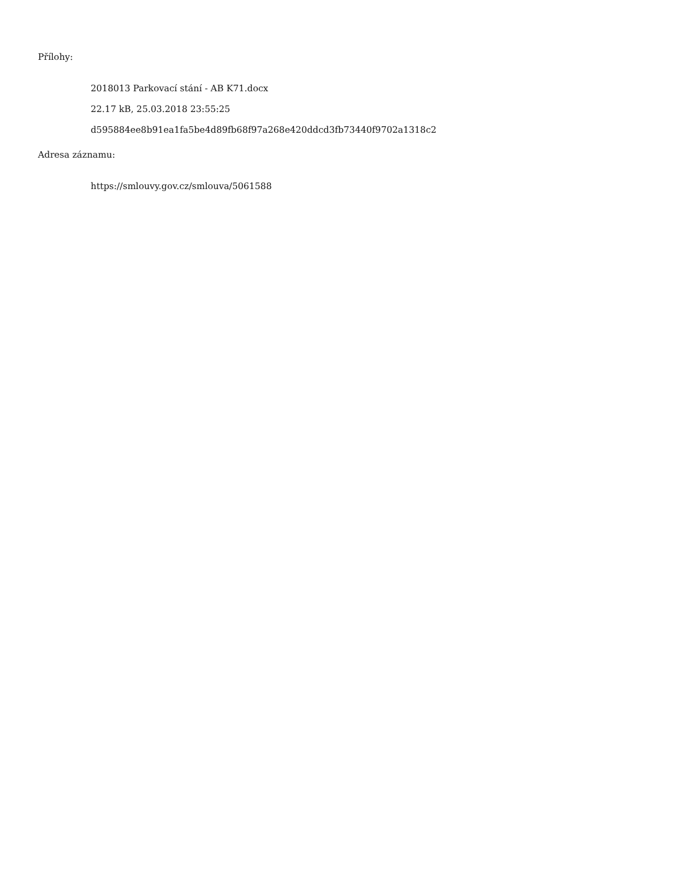Přílohy:
2018013 Parkovací stání - AB K71.docx
22.17 kB, 25.03.2018 23:55:25
d595884ee8b91ea1fa5be4d89fb68f97a268e420ddcd3fb73440f9702a1318c2
Adresa záznamu:
https://smlouvy.gov.cz/smlouva/5061588